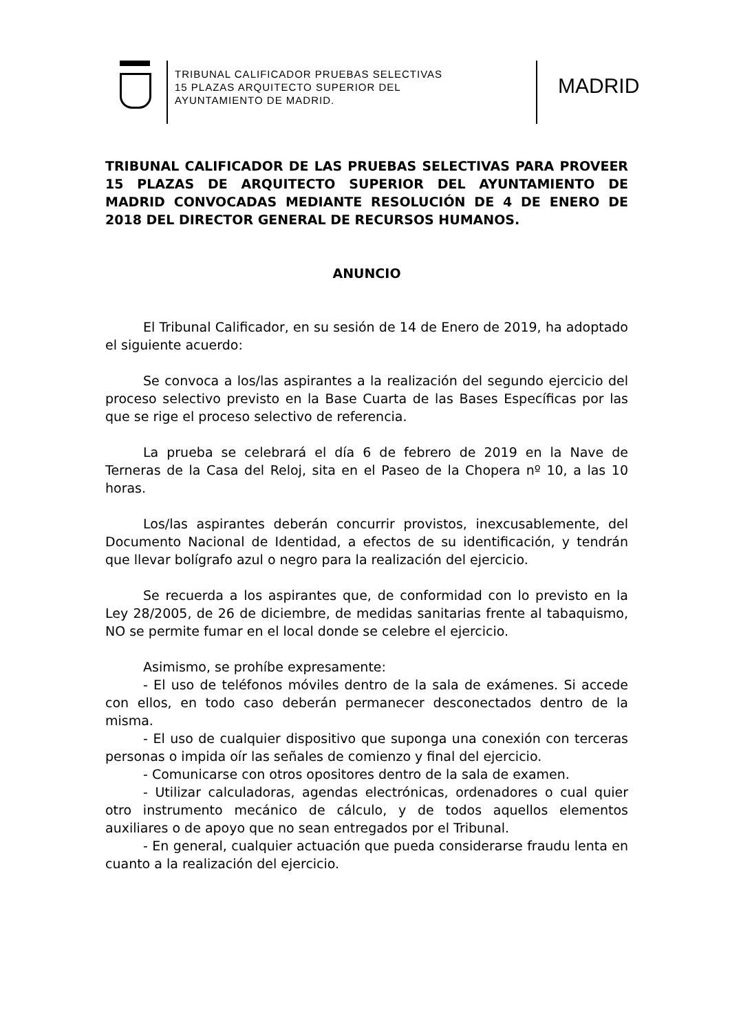TRIBUNAL CALIFICADOR PRUEBAS SELECTIVAS
15 PLAZAS ARQUITECTO SUPERIOR DEL
AYUNTAMIENTO DE MADRID.
MADRID
TRIBUNAL CALIFICADOR DE LAS PRUEBAS SELECTIVAS PARA PROVEER 15 PLAZAS DE ARQUITECTO SUPERIOR DEL AYUNTAMIENTO DE MADRID CONVOCADAS MEDIANTE RESOLUCIÓN DE 4 DE ENERO DE 2018 DEL DIRECTOR GENERAL DE RECURSOS HUMANOS.
ANUNCIO
El Tribunal Calificador, en su sesión de 14 de Enero de 2019, ha adoptado el siguiente acuerdo:
Se convoca a los/las aspirantes a la realización del segundo ejercicio del proceso selectivo previsto en la Base Cuarta de las Bases Específicas por las que se rige el proceso selectivo de referencia.
La prueba se celebrará el día 6 de febrero de 2019 en la Nave de Terneras de la Casa del Reloj, sita en el Paseo de la Chopera nº 10, a las 10 horas.
Los/las aspirantes deberán concurrir provistos, inexcusablemente, del Documento Nacional de Identidad, a efectos de su identificación, y tendrán que llevar bolígrafo azul o negro para la realización del ejercicio.
Se recuerda a los aspirantes que, de conformidad con lo previsto en la Ley 28/2005, de 26 de diciembre, de medidas sanitarias frente al tabaquismo, NO se permite fumar en el local donde se celebre el ejercicio.
Asimismo, se prohíbe expresamente:
- El uso de teléfonos móviles dentro de la sala de exámenes. Si accede con ellos, en todo caso deberán permanecer desconectados dentro de la misma.
- El uso de cualquier dispositivo que suponga una conexión con terceras personas o impida oír las señales de comienzo y final del ejercicio.
- Comunicarse con otros opositores dentro de la sala de examen.
- Utilizar calculadoras, agendas electrónicas, ordenadores o cual quier otro instrumento mecánico de cálculo, y de todos aquellos elementos auxiliares o de apoyo que no sean entregados por el Tribunal.
- En general, cualquier actuación que pueda considerarse fraudu lenta en cuanto a la realización del ejercicio.